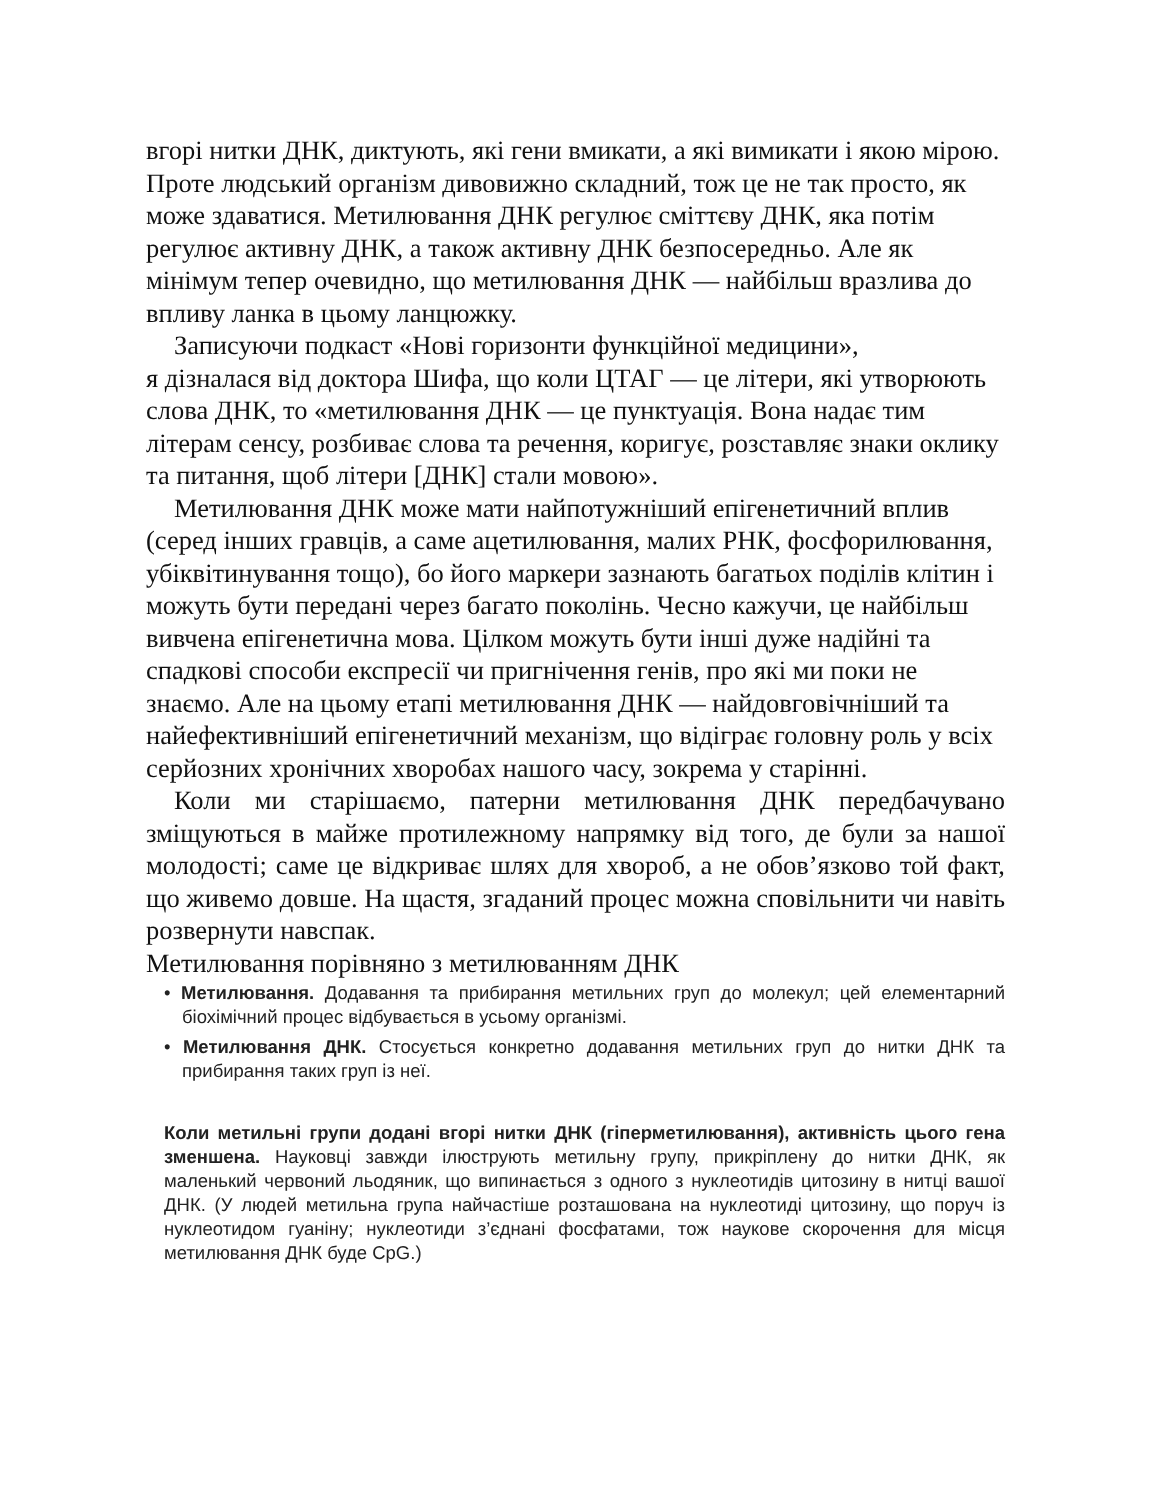вгорі нитки ДНК, диктують, які гени вмикати, а які вимикати і якою мірою. Проте людський організм дивовижно складний, тож це не так просто, як може здаватися. Метилювання ДНК регулює сміттєву ДНК, яка потім регулює активну ДНК, а також активну ДНК безпосередньо. Але як мінімум тепер очевидно, що метилювання ДНК — найбільш вразлива до впливу ланка в цьому ланцюжку.
Записуючи подкаст «Нові горизонти функційної медицини»,
я дізналася від доктора Шифа, що коли ЦТАГ — це літери, які утворюють слова ДНК, то «метилювання ДНК — це пунктуація. Вона надає тим літерам сенсу, розбиває слова та речення, коригує, розставляє знаки оклику та питання, щоб літери [ДНК] стали мовою».
Метилювання ДНК може мати найпотужніший епігенетичний вплив (серед інших гравців, а саме ацетилювання, малих РНК, фосфорилювання, убіквітинування тощо), бо його маркери зазнають багатьох поділів клітин і можуть бути передані через багато поколінь. Чесно кажучи, це найбільш вивчена епігенетична мова. Цілком можуть бути інші дуже надійні та спадкові способи експресії чи пригнічення генів, про які ми поки не знаємо. Але на цьому етапі метилювання ДНК — найдовговічніший та найефективніший епігенетичний механізм, що відіграє головну роль у всіх серйозних хронічних хворобах нашого часу, зокрема у старінні.
Коли ми старішаємо, патерни метилювання ДНК передбачувано зміщуються в майже протилежному напрямку від того, де були за нашої молодості; саме це відкриває шлях для хвороб, а не обов’язково той факт, що живемо довше. На щастя, згаданий процес можна сповільнити чи навіть розвернути навспак.
Метилювання порівняно з метилюванням ДНК
• Метилювання. Додавання та прибирання метильних груп до молекул; цей елементарний біохімічний процес відбувається в усьому організмі.
• Метилювання ДНК. Стосується конкретно додавання метильних груп до нитки ДНК та прибирання таких груп із неї.
Коли метильні групи додані вгорі нитки ДНК (гіперметилювання), активність цього гена зменшена. Науковці завжди ілюструють метильну групу, прикріплену до нитки ДНК, як маленький червоний льодяник, що випинається з одного з нуклеотидів цитозину в нитці вашої ДНК. (У людей метильна група найчастіше розташована на нуклеотиді цитозину, що поруч із нуклеотидом гуаніну; нуклеотиди з’єднані фосфатами, тож наукове скорочення для місця метилювання ДНК буде CpG.)